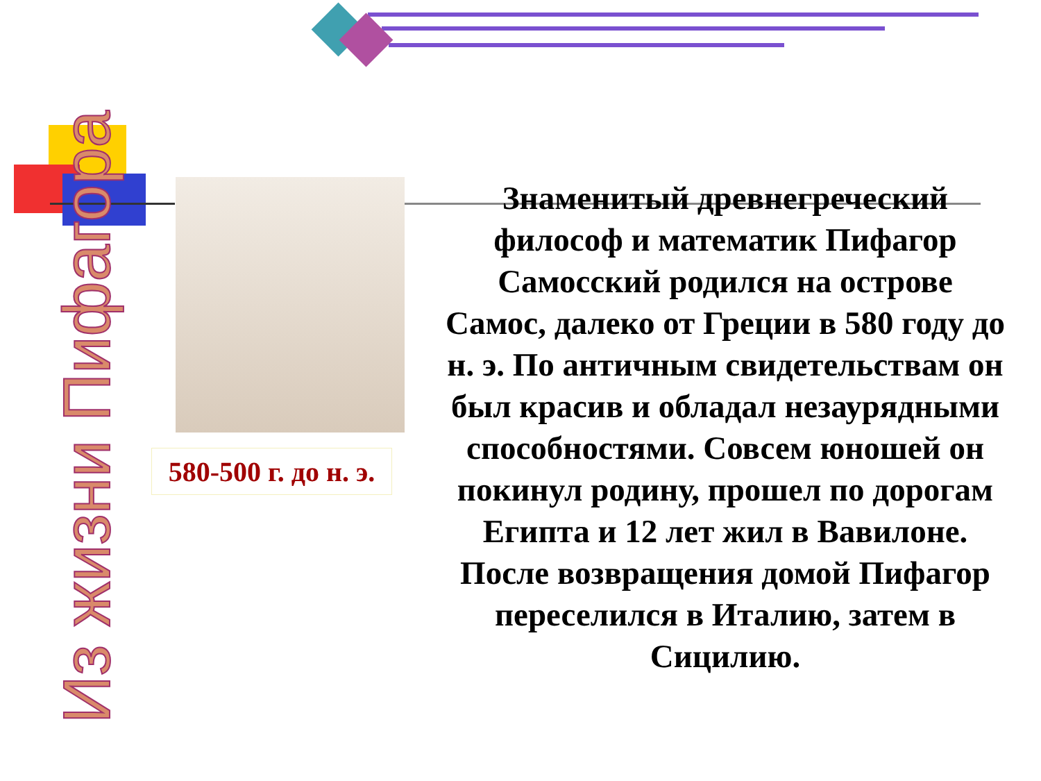Из жизни Пифагора
580-500 г. до н. э.
Знаменитый древнегреческий философ и математик Пифагор Самосский родился на острове Самос, далеко от Греции в 580 году до н. э. По античным свидетельствам он был красив и обладал незаурядными способностями. Совсем юношей он покинул родину, прошел по дорогам Египта и 12 лет жил в Вавилоне. После возвращения домой Пифагор переселился в Италию, затем в Сицилию.